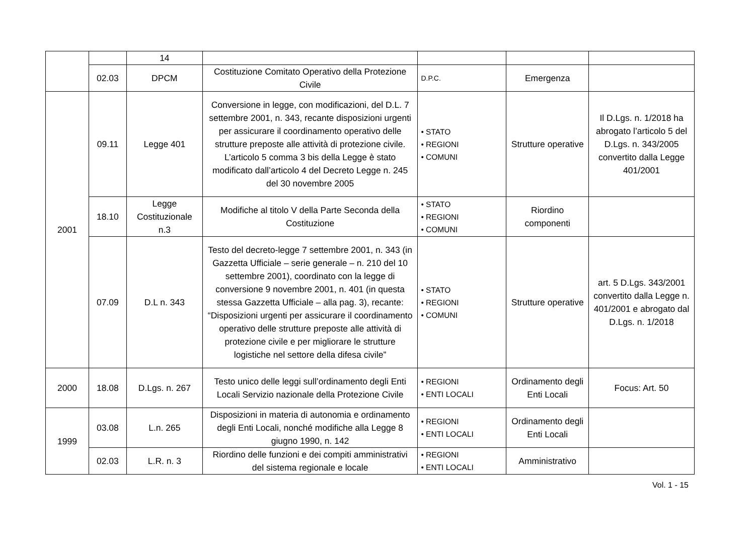| | | 14 | | | | |
| | 02.03 | DPCM | Costituzione Comitato Operativo della Protezione Civile | D.P.C. | Emergenza | |
| 2001 | 09.11 | Legge 401 | Conversione in legge, con modificazioni, del D.L. 7 settembre 2001, n. 343, recante disposizioni urgenti per assicurare il coordinamento operativo delle strutture preposte alle attività di protezione civile. L’articolo 5 comma 3 bis della Legge è stato modificato dall’articolo 4 del Decreto Legge n. 245 del 30 novembre 2005 | • STATO • REGIONI • COMUNI | Strutture operative | Il D.Lgs. n. 1/2018 ha abrogato l’articolo 5 del D.Lgs. n. 343/2005 convertito dalla Legge 401/2001 |
| | 18.10 | Legge Costituzionale n.3 | Modifiche al titolo V della Parte Seconda della Costituzione | • STATO • REGIONI • COMUNI | Riordino componenti | |
| | 07.09 | D.L n. 343 | Testo del decreto-legge 7 settembre 2001, n. 343 (in Gazzetta Ufficiale – serie generale – n. 210 del 10 settembre 2001), coordinato con la legge di conversione 9 novembre 2001, n. 401 (in questa stessa Gazzetta Ufficiale – alla pag. 3), recante: “Disposizioni urgenti per assicurare il coordinamento operativo delle strutture preposte alle attività di protezione civile e per migliorare le strutture logistiche nel settore della difesa civile” | • STATO • REGIONI • COMUNI | Strutture operative | art. 5 D.Lgs. 343/2001 convertito dalla Legge n. 401/2001 e abrogato dal D.Lgs. n. 1/2018 |
| 2000 | 18.08 | D.Lgs. n. 267 | Testo unico delle leggi sull’ordinamento degli Enti Locali Servizio nazionale della Protezione Civile | • REGIONI • ENTI LOCALI | Ordinamento degli Enti Locali | Focus: Art. 50 |
| 1999 | 03.08 | L.n. 265 | Disposizioni in materia di autonomia e ordinamento degli Enti Locali, nonché modifiche alla Legge 8 giugno 1990, n. 142 | • REGIONI • ENTI LOCALI | Ordinamento degli Enti Locali | |
| | 02.03 | L.R. n. 3 | Riordino delle funzioni e dei compiti amministrativi del sistema regionale e locale | • REGIONI • ENTI LOCALI | Amministrativo | |
Vol. 1 - 15